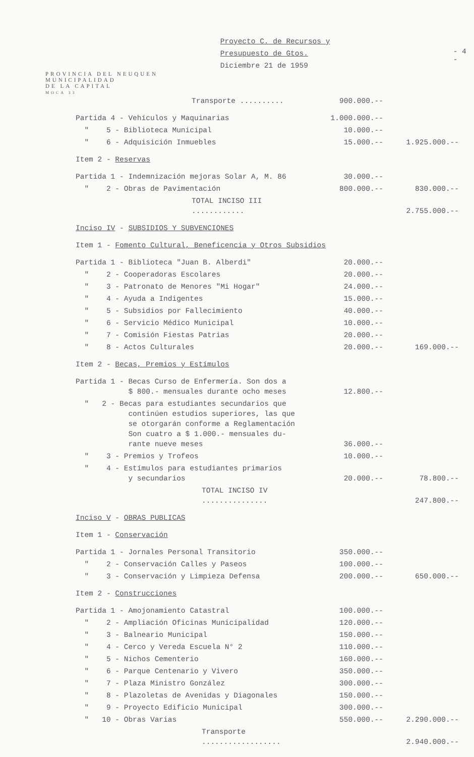PROVINCIA DEL NEUQUEN
MUNICIPALIDAD
DE LA CAPITAL
MOCA 33
Proyecto C. de Recursos y
Presupuesto de Gtos.
Diciembre 21 de 1959
- 4 -
| Transporte .......... | 900.000.-- | |
| Partida 4 - Vehículos y Maquinarias | 1.000.000.-- | |
| " 5 - Biblioteca Municipal | 10.000.-- | |
| " 6 - Adquisición Inmuebles | 15.000.-- | 1.925.000.-- |
| Item 2 - Reservas | | |
| Partida 1 - Indemnización mejoras Solar A, M. 86 | 30.000.-- | |
| " 2 - Obras de Pavimentación | 800.000.-- | 830.000.-- |
| TOTAL INCISO III ............ | | 2.755.000.-- |
| Inciso IV - SUBSIDIOS Y SUBVENCIONES | | |
| Item 1 - Fomento Cultural, Beneficencia y Otros Subsidios | | |
| Partida 1 - Biblioteca "Juan B. Alberdi" | 20.000.-- | |
| " 2 - Cooperadoras Escolares | 20.000.-- | |
| " 3 - Patronato de Menores "Mi Hogar" | 24.000.-- | |
| " 4 - Ayuda a Indigentes | 15.000.-- | |
| " 5 - Subsidios por Fallecimiento | 40.000.-- | |
| " 6 - Servicio Médico Municipal | 10.000.-- | |
| " 7 - Comisión Fiestas Patrias | 20.000.-- | |
| " 8 - Actos Culturales | 20.000.-- | 169.000.-- |
| Item 2 - Becas, Premios y Estímulos | | |
| Partida 1 - Becas Curso de Enfermería. Son dos a $ 800.- mensuales durante ocho meses | 12.800.-- | |
| " 2 - Becas para estudiantes secundarios que continúen estudios superiores, las que se otorgarán conforme a Reglamentación Son cuatro a $ 1.000.- mensuales du- rante nueve meses | 36.000.-- | |
| " 3 - Premios y Trofeos | 10.000.-- | |
| " 4 - Estímulos para estudiantes primarios y secundarios | 20.000.-- | 78.800.-- |
| TOTAL INCISO IV ............... | | 247.800.-- |
| Inciso V - OBRAS PUBLICAS | | |
| Item 1 - Conservación | | |
| Partida 1 - Jornales Personal Transitorio | 350.000.-- | |
| " 2 - Conservación Calles y Paseos | 100.000.-- | |
| " 3 - Conservación y Limpieza Defensa | 200.000.-- | 650.000.-- |
| Item 2 - Construcciones | | |
| Partida 1 - Amojonamiento Catastral | 100.000.-- | |
| " 2 - Ampliación Oficinas Municipalidad | 120.000.-- | |
| " 3 - Balneario Municipal | 150.000.-- | |
| " 4 - Cerco y Vereda Escuela N° 2 | 110.000.-- | |
| " 5 - Nichos Cementerio | 160.000.-- | |
| " 6 - Parque Centenario y Vivero | 350.000.-- | |
| " 7 - Plaza Ministro González | 300.000.-- | |
| " 8 - Plazoletas de Avenidas y Diagonales | 150.000.-- | |
| " 9 - Proyecto Edificio Municipal | 300.000.-- | |
| " 10 - Obras Varias | 550.000.-- | 2.290.000.-- |
| Transporte .................. | | 2.940.000.-- |